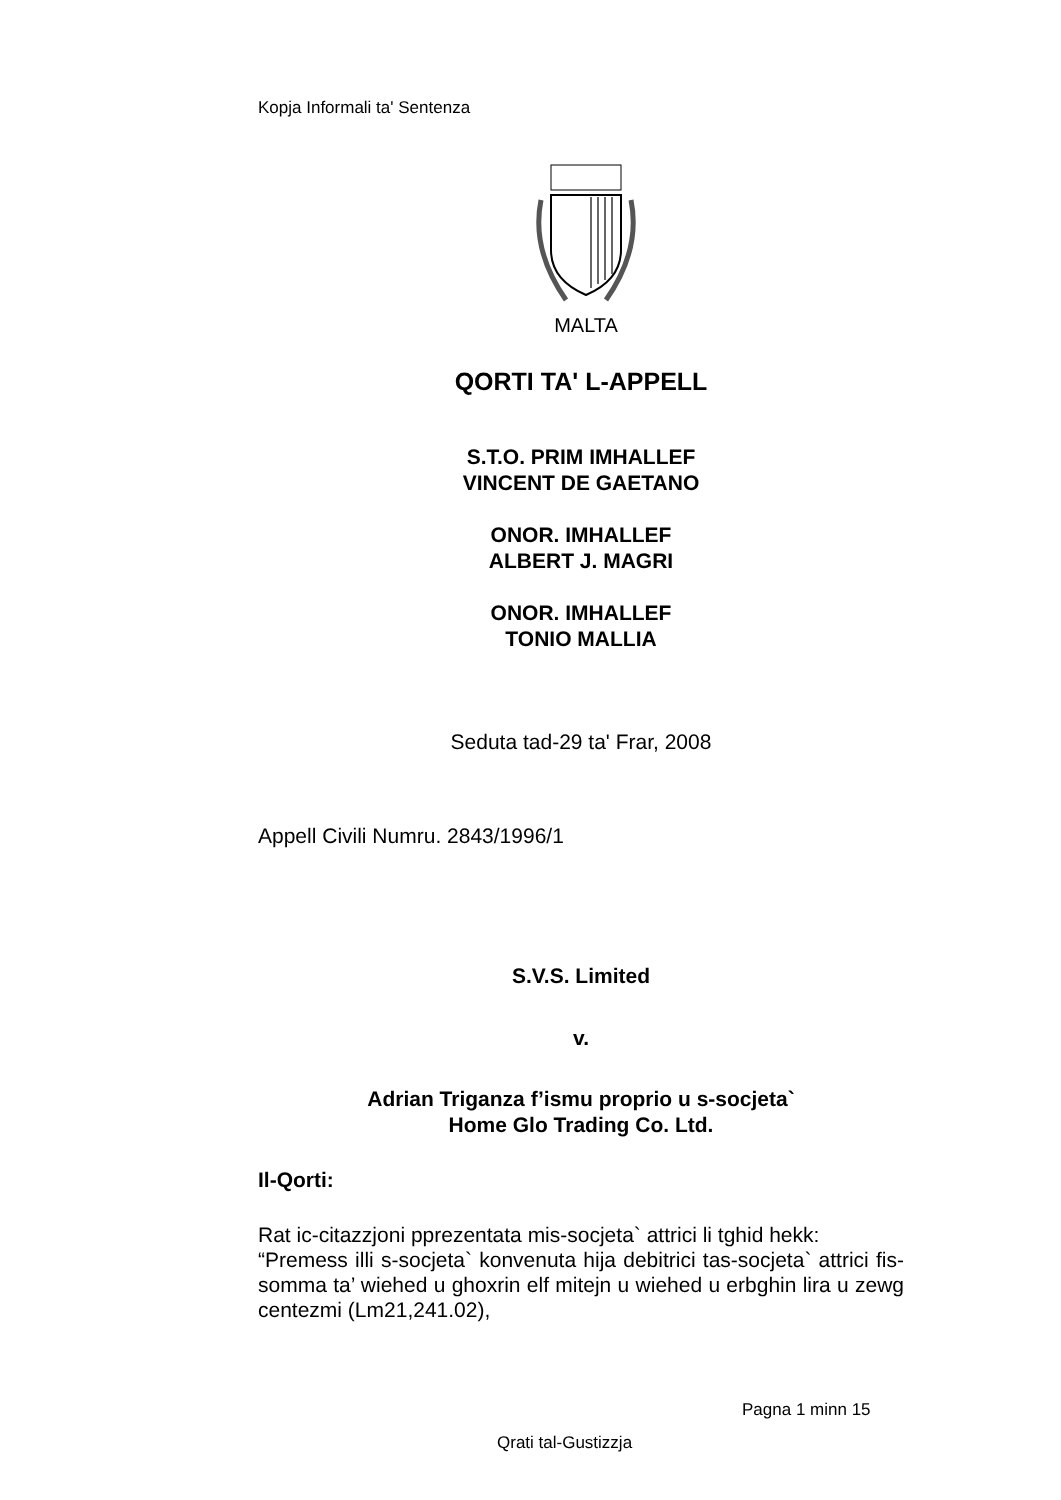Kopja Informali ta' Sentenza
MALTA
QORTI TA' L-APPELL
S.T.O. PRIM IMHALLEF
VINCENT DE GAETANO
ONOR. IMHALLEF
ALBERT J. MAGRI
ONOR. IMHALLEF
TONIO MALLIA
Seduta tad-29 ta' Frar, 2008
Appell Civili Numru. 2843/1996/1
S.V.S. Limited
v.
Adrian Triganza f’ismu proprio u s-socjeta`
Home Glo Trading Co. Ltd.
Il-Qorti:
Rat ic-citazzjoni pprezentata mis-socjeta` attrici li tghid hekk:
“Premess illi s-socjeta` konvenuta hija debitrici tas-socjeta` attrici fis-somma ta’ wiehed u ghoxrin elf mitejn u wiehed u erbghin lira u zewg centezmi (Lm21,241.02),
Pagna 1 minn 15
Qrati tal-Gustizzja